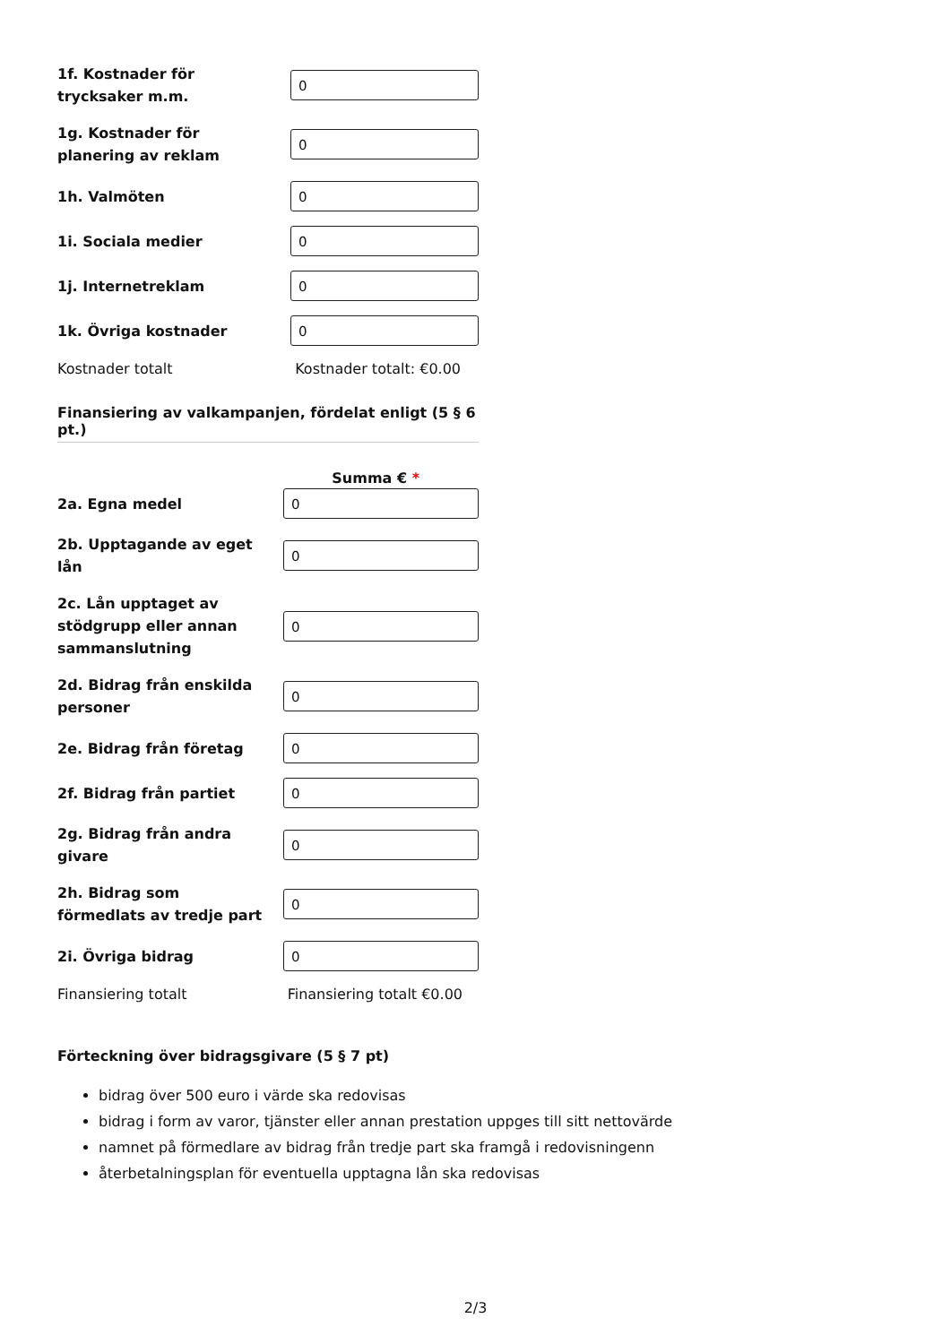1f. Kostnader för trycksaker m.m.
0
1g. Kostnader för planering av reklam
0
1h. Valmöten
0
1i. Sociala medier
0
1j. Internetreklam
0
1k. Övriga kostnader
0
Kostnader totalt Kostnader totalt: €0.00
Finansiering av valkampanjen, fördelat enligt (5 § 6 pt.)
Summa € *
2a. Egna medel
0
2b. Upptagande av eget lån
0
2c. Lån upptaget av stödgrupp eller annan sammanslutning
0
2d. Bidrag från enskilda personer
0
2e. Bidrag från företag
0
2f. Bidrag från partiet
0
2g. Bidrag från andra givare
0
2h. Bidrag som förmedlats av tredje part
0
2i. Övriga bidrag
0
Finansiering totalt Finansiering totalt €0.00
Förteckning över bidragsgivare (5 § 7 pt)
bidrag över 500 euro i värde ska redovisas
bidrag i form av varor, tjänster eller annan prestation uppges till sitt nettovärde
namnet på förmedlare av bidrag från tredje part ska framgå i redovisningenn
återbetalningsplan för eventuella upptagna lån ska redovisas
2/3